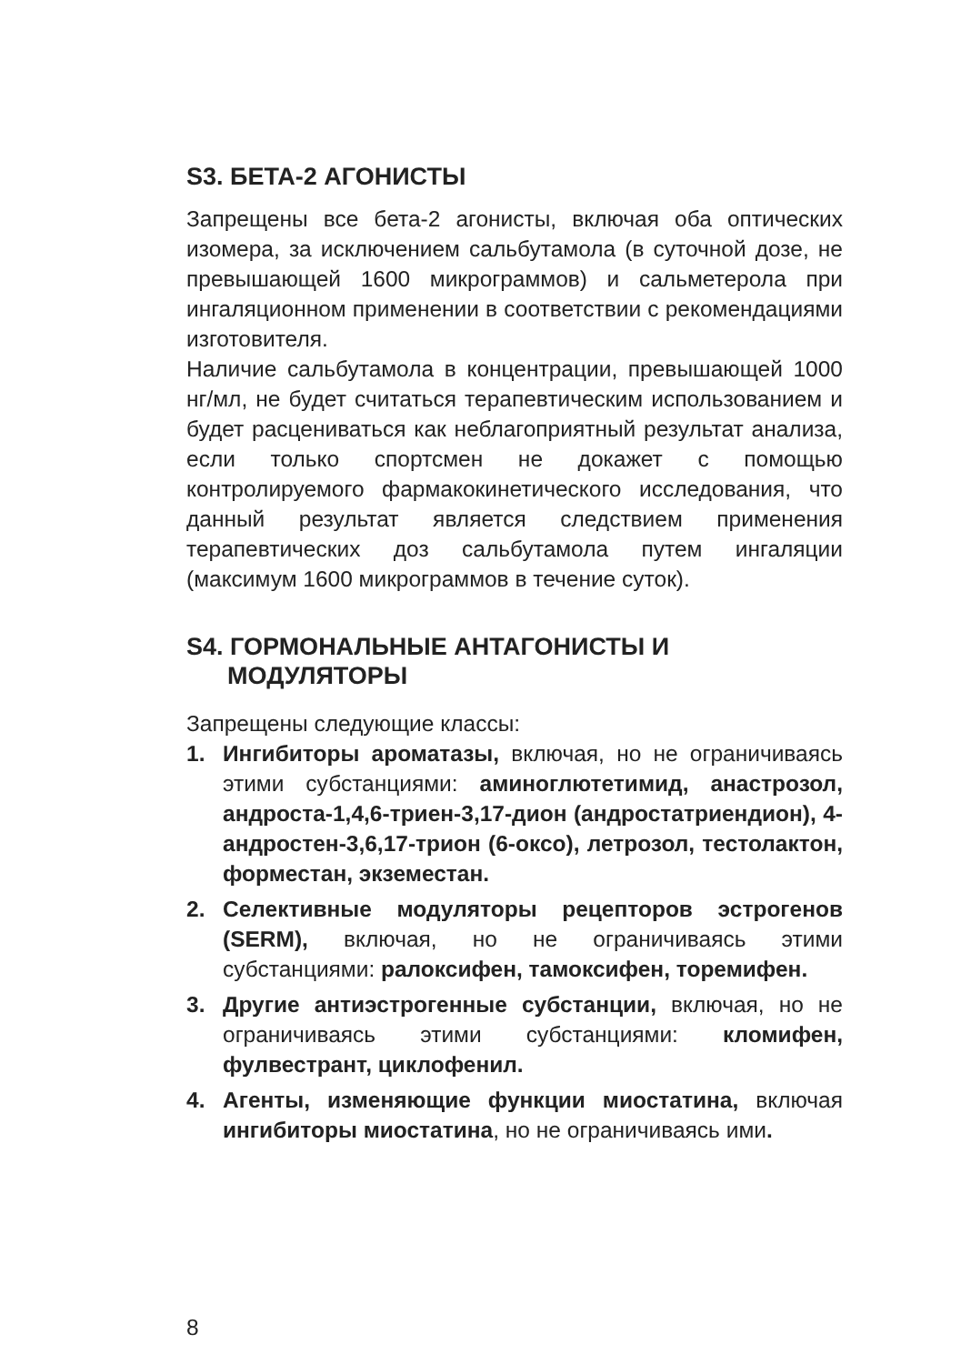S3. БЕТА-2 АГОНИСТЫ
Запрещены все бета-2 агонисты, включая оба оптических изомера, за исключением сальбутамола (в суточной дозе, не превышающей 1600 микрограммов) и сальметерола при ингаляционном применении в соответствии с рекомендациями изготовителя.
Наличие сальбутамола в концентрации, превышающей 1000 нг/мл, не будет считаться терапевтическим использованием и будет расцениваться как неблагоприятный результат анализа, если только спортсмен не докажет с помощью контролируемого фармакокинетического исследования, что данный результат является следствием применения терапевтических доз сальбутамола путем ингаляции (максимум 1600 микрограммов в течение суток).
S4. ГОРМОНАЛЬНЫЕ АНТАГОНИСТЫ И
МОДУЛЯТОРЫ
Запрещены следующие классы:
1. Ингибиторы ароматазы, включая, но не ограничиваясь этими субстанциями: аминоглютетимид, анастрозол, андроста-1,4,6-триен-3,17-дион (андростатриендион), 4-андростен-3,6,17-трион (6-оксо), летрозол, тестолактон, форместан, экземестан.
2. Селективные модуляторы рецепторов эстрогенов (SERM), включая, но не ограничиваясь этими субстанциями: ралоксифен, тамоксифен, торемифен.
3. Другие антиэстрогенные субстанции, включая, но не ограничиваясь этими субстанциями: кломифен, фулвестрант, циклофенил.
4. Агенты, изменяющие функции миостатина, включая ингибиторы миостатина, но не ограничиваясь ими.
8